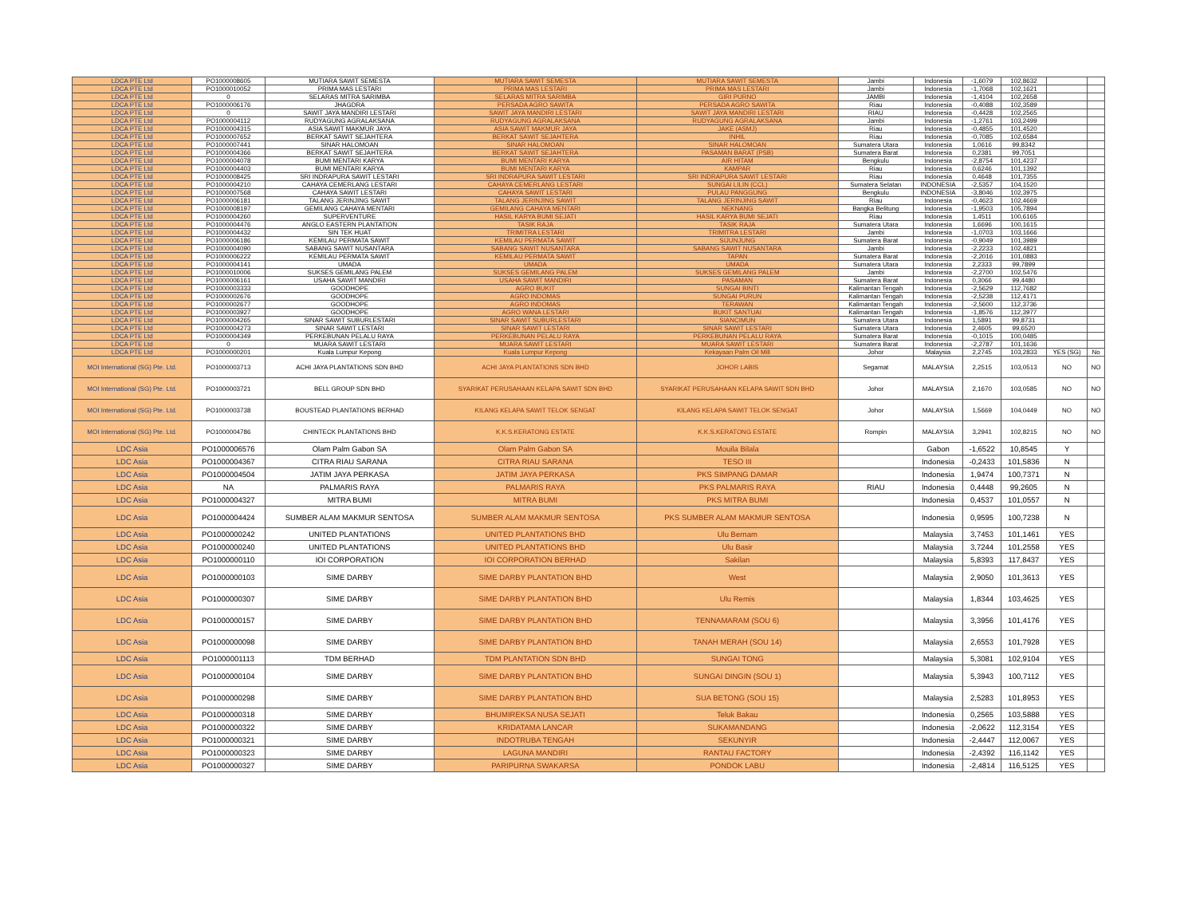| LDCA PTE Ltd | PO1000008605 | MUTIARA SAWIT SEMESTA | MUTIARA SAWIT SEMESTA | MUTIARA SAWIT SEMESTA | Jambi | Indonesia | -1,6079 | 102,8632 | | |
| LDCA PTE Ltd | PO1000010052 | PRIMA MAS LESTARI | PRIMA MAS LESTARI | PRIMA MAS LESTARI | Jambi | Indonesia | -1,7068 | 102,1621 | | |
| LDCA PTE Ltd | 0 | SELARAS MITRA SARIMBA | SELARAS MITRA SARIMBA | GIRI PURNO | JAMBI | Indonesia | -1,4104 | 102,2658 | | |
| LDCA PTE Ltd | PO1000006176 | JHAGDRA | PERSADA AGRO SAWITA | PERSADA AGRO SAWITA | Riau | Indonesia | -0,4088 | 102,3589 | | |
| LDCA PTE Ltd | 0 | SAWIT JAYA MANDIRI LESTARI | SAWIT JAYA MANDIRI LESTARI | SAWIT JAYA MANDIRI LESTARI | RIAU | Indonesia | -0,4428 | 102,2565 | | |
| LDCA PTE Ltd | PO1000004112 | RUDYAGUNG AGRALAKSANA | RUDYAGUNG AGRALAKSANA | RUDYAGUNG AGRALAKSANA | Jambi | Indonesia | -1,2761 | 103,2499 | | |
| LDCA PTE Ltd | PO1000004315 | ASIA SAWIT MAKMUR JAYA | ASIA SAWIT MAKMUR JAYA | JAKE (ASMJ) | Riau | Indonesia | -0,4855 | 101,4520 | | |
| LDCA PTE Ltd | PO1000007652 | BERKAT SAWIT SEJAHTERA | BERKAT SAWIT SEJAHTERA | INHIL | Riau | Indonesia | -0,7085 | 102,6584 | | |
| LDCA PTE Ltd | PO1000007441 | SINAR HALOMOAN | SINAR HALOMOAN | SINAR HALOMOAN | Sumatera Utara | Indonesia | 1,0616 | 99,8342 | | |
| LDCA PTE Ltd | PO1000004366 | BERKAT SAWIT SEJAHTERA | BERKAT SAWIT SEJAHTERA | PASAMAN BARAT (PSB) | Sumatera Barat | Indonesia | 0,2381 | 99,7051 | | |
| LDCA PTE Ltd | PO1000004078 | BUMI MENTARI KARYA | BUMI MENTARI KARYA | AIR HITAM | Bengkulu | Indonesia | -2,8754 | 101,4237 | | |
| LDCA PTE Ltd | PO1000004403 | BUMI MENTARI KARYA | BUMI MENTARI KARYA | KAMPAR | Riau | Indonesia | 0,6246 | 101,1392 | | |
| LDCA PTE Ltd | PO1000008425 | SRI INDRAPURA SAWIT LESTARI | SRI INDRAPURA SAWIT LESTARI | SRI INDRAPURA SAWIT LESTARI | Riau | Indonesia | 0,4648 | 101,7355 | | |
| LDCA PTE Ltd | PO1000004210 | CAHAYA CEMERLANG LESTARI | CAHAYA CEMERLANG LESTARI | SUNGAI LILIN (CCL) | Sumatera Selatan | INDONESIA | -2,5357 | 104,1520 | | |
| LDCA PTE Ltd | PO1000007568 | CAHAYA SAWIT LESTARI | CAHAYA SAWIT LESTARI | PULAU PANGGUNG | Bengkulu | INDONESIA | -3,8046 | 102,3975 | | |
| LDCA PTE Ltd | PO1000006181 | TALANG JERINJING SAWIT | TALANG JERINJING SAWIT | TALANG JERINJING SAWIT | Riau | Indonesia | -0,4623 | 102,4669 | | |
| LDCA PTE Ltd | PO1000008197 | GEMILANG CAHAYA MENTARI | GEMILANG CAHAYA MENTARI | NEKNANG | Bangka Belitung | Indonesia | -1,9503 | 105,7894 | | |
| LDCA PTE Ltd | PO1000004260 | SUPERVENTURE | HASIL KARYA BUMI SEJATI | HASIL KARYA BUMI SEJATI | Riau | Indonesia | 1,4511 | 100,6165 | | |
| LDCA PTE Ltd | PO1000004476 | ANGLO EASTERN PLANTATION | TASIK RAJA | TASIK RAJA | Sumatera Utara | Indonesia | 1,6696 | 100,1615 | | |
| LDCA PTE Ltd | PO1000004432 | SIN TEK HUAT | TRIMITRA LESTARI | TRIMITRA LESTARI | Jambi | Indonesia | -1,0703 | 103,1666 | | |
| LDCA PTE Ltd | PO1000006186 | KEMILAU PERMATA SAWIT | KEMILAU PERMATA SAWIT | SIJUNJUNG | Sumatera Barat | Indonesia | -0,9049 | 101,3989 | | |
| LDCA PTE Ltd | PO1000004090 | SABANG SAWIT NUSANTARA | SABANG SAWIT NUSANTARA | SABANG SAWIT NUSANTARA | Jambi | Indonesia | -2,2233 | 102,4821 | | |
| LDCA PTE Ltd | PO1000006222 | KEMILAU PERMATA SAWIT | KEMILAU PERMATA SAWIT | TAPAN | Sumatera Barat | Indonesia | -2,2016 | 101,0883 | | |
| LDCA PTE Ltd | PO1000004141 | UMADA | UMADA | UMADA | Sumatera Utara | Indonesia | 2,2333 | 99,7899 | | |
| LDCA PTE Ltd | PO1000010006 | SUKSES GEMILANG PALEM | SUKSES GEMILANG PALEM | SUKSES GEMILANG PALEM | Jambi | Indonesia | -2,2700 | 102,5476 | | |
| LDCA PTE Ltd | PO1000006161 | USAHA SAWIT MANDIRI | USAHA SAWIT MANDIRI | PASAMAN | Sumatera Barat | Indonesia | 0,3066 | 99,4480 | | |
| LDCA PTE Ltd | PO1000003333 | GOODHOPE | AGRO BUKIT | SUNGAI BINTI | Kalimantan Tengah | Indonesia | -2,5629 | 112,7682 | | |
| LDCA PTE Ltd | PO1000002676 | GOODHOPE | AGRO INDOMAS | SUNGAI PURUN | Kalimantan Tengah | Indonesia | -2,5238 | 112,4171 | | |
| LDCA PTE Ltd | PO1000002677 | GOODHOPE | AGRO INDOMAS | TERAWAN | Kalimantan Tengah | Indonesia | -2,5600 | 112,3736 | | |
| LDCA PTE Ltd | PO1000003927 | GOODHOPE | AGRO WANA LESTARI | BUKIT SANTUAI | Kalimantan Tengah | Indonesia | -1,8576 | 112,3977 | | |
| LDCA PTE Ltd | PO1000004265 | SINAR SAWIT SUBURLESTARI | SINAR SAWIT SUBURLESTARI | SIANCIMUN | Sumatera Utara | Indonesia | 1,5891 | 99,8731 | | |
| LDCA PTE Ltd | PO1000004273 | SINAR SAWIT LESTARI | SINAR SAWIT LESTARI | SINAR SAWIT LESTARI | Sumatera Utara | Indonesia | 2,4605 | 99,6520 | | |
| LDCA PTE Ltd | PO1000004349 | PERKEBUNAN PELALU RAYA | PERKEBUNAN PELALU RAYA | PERKEBUNAN PELALU RAYA | Sumatera Barat | Indonesia | -0,1015 | 100,0485 | | |
| LDCA PTE Ltd | 0 | MUARA SAWIT LESTARI | MUARA SAWIT LESTARI | MUARA SAWIT LESTARI | Sumatera Barat | Indonesia | -2,2787 | 101,1636 | | |
| LDCA PTE Ltd | PO1000000201 | Kuala Lumpur Kepong | Kuala Lumpur Kepong | Kekayaan Palm Oil Mill | Johor | Malaysia | 2,2745 | 103,2833 | YES (SG) | No |
| MOI International (SG) Pte. Ltd. | PO1000003713 | ACHI JAYA PLANTATIONS SDN BHD | ACHI JAYA PLANTATIONS SDN BHD | JOHOR LABIS | Segamat | MALAYSIA | 2,2515 | 103,0513 | NO | NO |
| MOI International (SG) Pte. Ltd. | PO1000003721 | BELL GROUP SDN BHD | SYARIKAT PERUSAHAAN KELAPA SAWIT SDN BHD | SYARIKAT PERUSAHAAN KELAPA SAWIT SDN BHD | Johor | MALAYSIA | 2,1670 | 103,0585 | NO | NO |
| MOI International (SG) Pte. Ltd. | PO1000003738 | BOUSTEAD PLANTATIONS BERHAD | KILANG KELAPA SAWIT TELOK SENGAT | KILANG KELAPA SAWIT TELOK SENGAT | Johor | MALAYSIA | 1,5669 | 104,0449 | NO | NO |
| MOI International (SG) Pte. Ltd. | PO1000004786 | CHINTECK PLANTATIONS BHD | K.K.S.KERATONG ESTATE | K.K.S.KERATONG ESTATE | Rompin | MALAYSIA | 3,2941 | 102,8215 | NO | NO |
| LDC Asia | PO1000006576 | Olam Palm Gabon SA | Olam Palm Gabon SA | Mouila Bilala | | Gabon | -1,6522 | 10,8545 | Y | |
| LDC Asia | PO1000004367 | CITRA RIAU SARANA | CITRA RIAU SARANA | TESO III | | Indonesia | -0,2433 | 101,5836 | N | |
| LDC Asia | PO1000004504 | JATIM JAYA PERKASA | JATIM JAYA PERKASA | PKS SIMPANG DAMAR | | Indonesia | 1,9474 | 100,7371 | N | |
| LDC Asia | NA | PALMARIS RAYA | PALMARIS RAYA | PKS PALMARIS RAYA | RIAU | Indonesia | 0,4448 | 99,2605 | N | |
| LDC Asia | PO1000004327 | MITRA BUMI | MITRA BUMI | PKS MITRA BUMI | | Indonesia | 0,4537 | 101,0557 | N | |
| LDC Asia | PO1000004424 | SUMBER ALAM MAKMUR SENTOSA | SUMBER ALAM MAKMUR SENTOSA | PKS SUMBER ALAM MAKMUR SENTOSA | | Indonesia | 0,9595 | 100,7238 | N | |
| LDC Asia | PO1000000242 | UNITED PLANTATIONS | UNITED PLANTATIONS BHD | Ulu Bernam | | Malaysia | 3,7453 | 101,1461 | YES | |
| LDC Asia | PO1000000240 | UNITED PLANTATIONS | UNITED PLANTATIONS BHD | Ulu Basir | | Malaysia | 3,7244 | 101,2558 | YES | |
| LDC Asia | PO1000000110 | IOI CORPORATION | IOI CORPORATION BERHAD | Sakilan | | Malaysia | 5,8393 | 117,8437 | YES | |
| LDC Asia | PO1000000103 | SIME DARBY | SIME DARBY PLANTATION BHD | West | | Malaysia | 2,9050 | 101,3613 | YES | |
| LDC Asia | PO1000000307 | SIME DARBY | SIME DARBY PLANTATION BHD | Ulu Remis | | Malaysia | 1,8344 | 103,4625 | YES | |
| LDC Asia | PO1000000157 | SIME DARBY | SIME DARBY PLANTATION BHD | TENNAMARAM (SOU 6) | | Malaysia | 3,3956 | 101,4176 | YES | |
| LDC Asia | PO1000000098 | SIME DARBY | SIME DARBY PLANTATION BHD | TANAH MERAH (SOU 14) | | Malaysia | 2,6553 | 101,7928 | YES | |
| LDC Asia | PO1000001113 | TDM BERHAD | TDM PLANTATION SDN BHD | SUNGAI TONG | | Malaysia | 5,3081 | 102,9104 | YES | |
| LDC Asia | PO1000000104 | SIME DARBY | SIME DARBY PLANTATION BHD | SUNGAI DINGIN (SOU 1) | | Malaysia | 5,3943 | 100,7112 | YES | |
| LDC Asia | PO1000000298 | SIME DARBY | SIME DARBY PLANTATION BHD | SUA BETONG (SOU 15) | | Malaysia | 2,5283 | 101,8953 | YES | |
| LDC Asia | PO1000000318 | SIME DARBY | BHUMIREKSA NUSA SEJATI | Teluk Bakau | | Indonesia | 0,2565 | 103,5888 | YES | |
| LDC Asia | PO1000000322 | SIME DARBY | KRIDATAMA LANCAR | SUKAMANDANG | | Indonesia | -2,0622 | 112,3154 | YES | |
| LDC Asia | PO1000000321 | SIME DARBY | INDOTRUBA TENGAH | SEKUNYIR | | Indonesia | -2,4447 | 112,0067 | YES | |
| LDC Asia | PO1000000323 | SIME DARBY | LAGUNA MANDIRI | RANTAU FACTORY | | Indonesia | -2,4392 | 116,1142 | YES | |
| LDC Asia | PO1000000327 | SIME DARBY | PARIPURNA SWAKARSA | PONDOK LABU | | Indonesia | -2,4814 | 116,5125 | YES | |